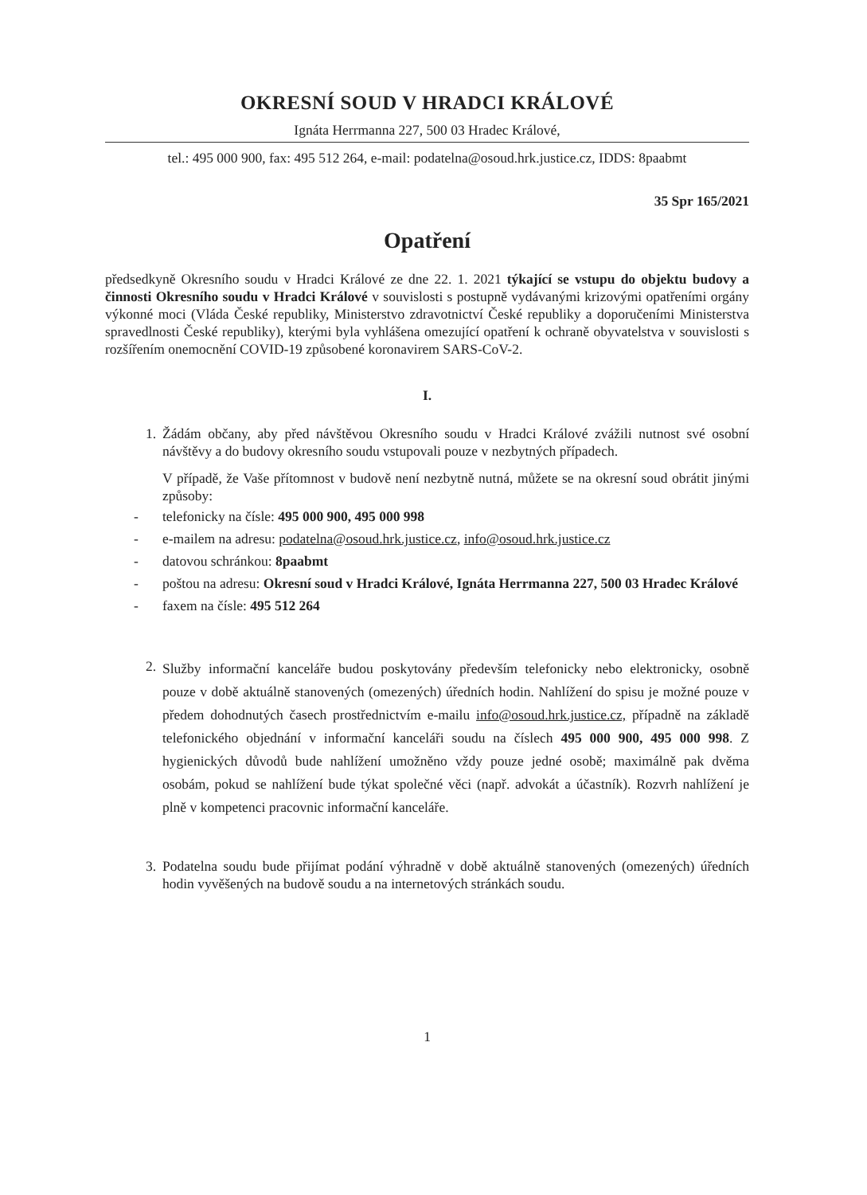OKRESNÍ SOUD V HRADCI KRÁLOVÉ
Ignáta Herrmanna 227, 500 03 Hradec Králové,
tel.: 495 000 900, fax: 495 512 264, e-mail: podatelna@osoud.hrk.justice.cz, IDDS: 8paabmt
35 Spr 165/2021
Opatření
předsedkyně Okresního soudu v Hradci Králové ze dne 22. 1. 2021 týkající se vstupu do objektu budovy a činnosti Okresního soudu v Hradci Králové v souvislosti s postupně vydávanými krizovými opatřeními orgány výkonné moci (Vláda České republiky, Ministerstvo zdravotnictví České republiky a doporučeními Ministerstva spravedlnosti České republiky), kterými byla vyhlášena omezující opatření k ochraně obyvatelstva v souvislosti s rozšířením onemocnění COVID-19 způsobené koronavirem SARS-CoV-2.
I.
1. Žádám občany, aby před návštěvou Okresního soudu v Hradci Králové zvážili nutnost své osobní návštěvy a do budovy okresního soudu vstupovali pouze v nezbytných případech.
V případě, že Vaše přítomnost v budově není nezbytně nutná, můžete se na okresní soud obrátit jinými způsoby:
- telefonicky na čísle: 495 000 900, 495 000 998
- e-mailem na adresu: podatelna@osoud.hrk.justice.cz, info@osoud.hrk.justice.cz
- datovou schránkou: 8paabmt
- poštou na adresu: Okresní soud v Hradci Králové, Ignáta Herrmanna 227, 500 03 Hradec Králové
- faxem na čísle: 495 512 264
2.
Služby informační kanceláře budou poskytovány především telefonicky nebo elektronicky, osobně pouze v době aktuálně stanovených (omezených) úředních hodin. Nahlížení do spisu je možné pouze v předem dohodnutých časech prostřednictvím e-mailu info@osoud.hrk.justice.cz, případně na základě telefonického objednání v informační kanceláři soudu na číslech 495 000 900, 495 000 998. Z hygienických důvodů bude nahlížení umožněno vždy pouze jedné osobě; maximálně pak dvěma osobám, pokud se nahlížení bude týkat společné věci (např. advokát a účastník). Rozvrh nahlížení je plně v kompetenci pracovnic informační kanceláře.
3. Podatelna soudu bude přijímat podání výhradně v době aktuálně stanovených (omezených) úředních hodin vyvěšených na budově soudu a na internetových stránkách soudu.
1